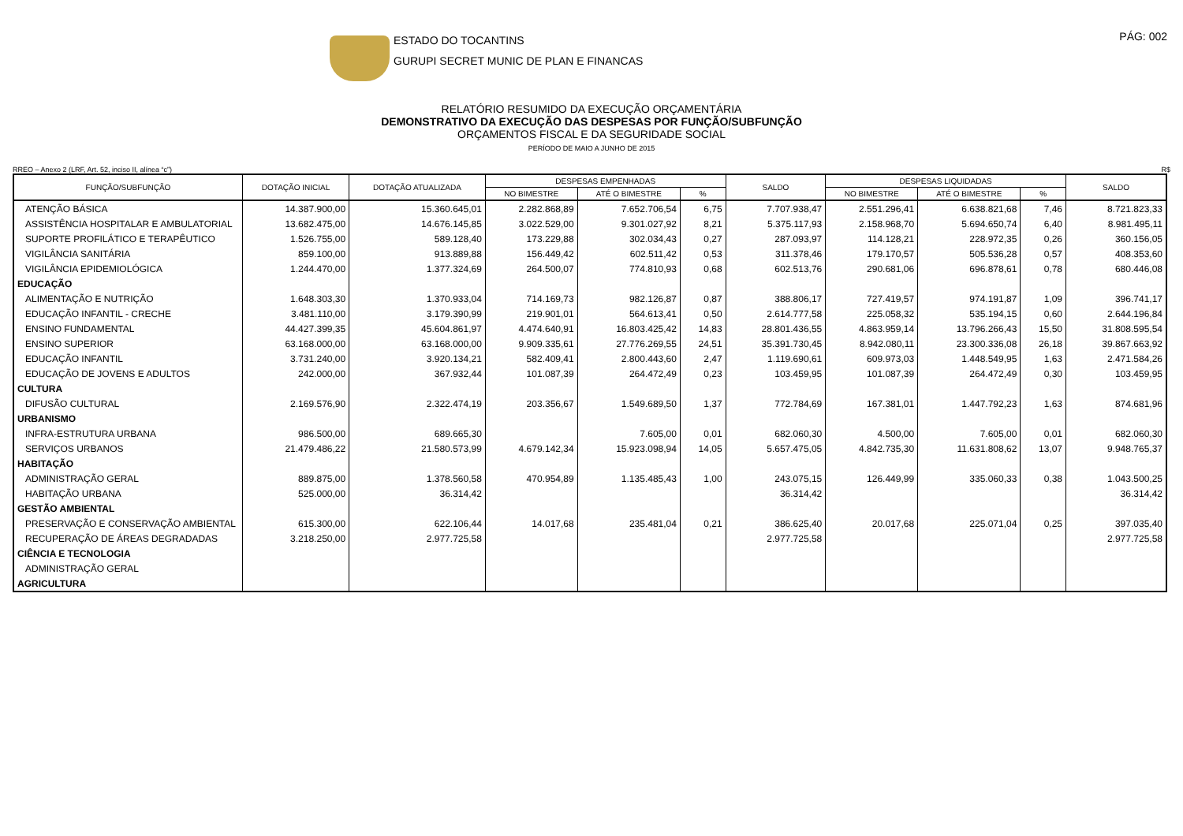ESTADO DO TOCANTINS
GURUPI SECRET MUNIC DE PLAN E FINANCAS
PÁG: 002
RELATÓRIO RESUMIDO DA EXECUÇÃO ORÇAMENTÁRIA
DEMONSTRATIVO DA EXECUÇÃO DAS DESPESAS POR FUNÇÃO/SUBFUNÇÃO
ORÇAMENTOS FISCAL E DA SEGURIDADE SOCIAL
PERÍODO DE MAIO A JUNHO DE 2015
RREO – Anexo 2 (LRF, Art. 52, inciso II, alínea “c”) R$
| FUNÇÃO/SUBFUNÇÃO | DOTAÇÃO INICIAL | DOTAÇÃO ATUALIZADA | DESPESAS EMPENHADAS | | | SALDO | DESPESAS LIQUIDADAS | | | SALDO |
| --- | --- | --- | --- | --- | --- | --- | --- | --- | --- | --- |
| | | | NO BIMESTRE | ATÉ O BIMESTRE | % | | NO BIMESTRE | ATÉ O BIMESTRE | % | |
| ATENÇÃO BÁSICA | 14.387.900,00 | 15.360.645,01 | 2.282.868,89 | 7.652.706,54 | 6,75 | 7.707.938,47 | 2.551.296,41 | 6.638.821,68 | 7,46 | 8.721.823,33 |
| ASSISTÊNCIA HOSPITALAR E AMBULATORIAL | 13.682.475,00 | 14.676.145,85 | 3.022.529,00 | 9.301.027,92 | 8,21 | 5.375.117,93 | 2.158.968,70 | 5.694.650,74 | 6,40 | 8.981.495,11 |
| SUPORTE PROFILÁTICO E TERAPÊUTICO | 1.526.755,00 | 589.128,40 | 173.229,88 | 302.034,43 | 0,27 | 287.093,97 | 114.128,21 | 228.972,35 | 0,26 | 360.156,05 |
| VIGILÂNCIA SANITÁRIA | 859.100,00 | 913.889,88 | 156.449,42 | 602.511,42 | 0,53 | 311.378,46 | 179.170,57 | 505.536,28 | 0,57 | 408.353,60 |
| VIGILÂNCIA EPIDEMIOLÓGICA | 1.244.470,00 | 1.377.324,69 | 264.500,07 | 774.810,93 | 0,68 | 602.513,76 | 290.681,06 | 696.878,61 | 0,78 | 680.446,08 |
| EDUCAÇÃO | | | | | | | | | | |
| ALIMENTAÇÃO E NUTRIÇÃO | 1.648.303,30 | 1.370.933,04 | 714.169,73 | 982.126,87 | 0,87 | 388.806,17 | 727.419,57 | 974.191,87 | 1,09 | 396.741,17 |
| EDUCAÇÃO INFANTIL - CRECHE | 3.481.110,00 | 3.179.390,99 | 219.901,01 | 564.613,41 | 0,50 | 2.614.777,58 | 225.058,32 | 535.194,15 | 0,60 | 2.644.196,84 |
| ENSINO FUNDAMENTAL | 44.427.399,35 | 45.604.861,97 | 4.474.640,91 | 16.803.425,42 | 14,83 | 28.801.436,55 | 4.863.959,14 | 13.796.266,43 | 15,50 | 31.808.595,54 |
| ENSINO SUPERIOR | 63.168.000,00 | 63.168.000,00 | 9.909.335,61 | 27.776.269,55 | 24,51 | 35.391.730,45 | 8.942.080,11 | 23.300.336,08 | 26,18 | 39.867.663,92 |
| EDUCAÇÃO INFANTIL | 3.731.240,00 | 3.920.134,21 | 582.409,41 | 2.800.443,60 | 2,47 | 1.119.690,61 | 609.973,03 | 1.448.549,95 | 1,63 | 2.471.584,26 |
| EDUCAÇÃO DE JOVENS E ADULTOS | 242.000,00 | 367.932,44 | 101.087,39 | 264.472,49 | 0,23 | 103.459,95 | 101.087,39 | 264.472,49 | 0,30 | 103.459,95 |
| CULTURA | | | | | | | | | | |
| DIFUSÃO CULTURAL | 2.169.576,90 | 2.322.474,19 | 203.356,67 | 1.549.689,50 | 1,37 | 772.784,69 | 167.381,01 | 1.447.792,23 | 1,63 | 874.681,96 |
| URBANISMO | | | | | | | | | | |
| INFRA-ESTRUTURA URBANA | 986.500,00 | 689.665,30 | | 7.605,00 | 0,01 | 682.060,30 | 4.500,00 | 7.605,00 | 0,01 | 682.060,30 |
| SERVIÇOS URBANOS | 21.479.486,22 | 21.580.573,99 | 4.679.142,34 | 15.923.098,94 | 14,05 | 5.657.475,05 | 4.842.735,30 | 11.631.808,62 | 13,07 | 9.948.765,37 |
| HABITAÇÃO | | | | | | | | | | |
| ADMINISTRAÇÃO GERAL | 889.875,00 | 1.378.560,58 | 470.954,89 | 1.135.485,43 | 1,00 | 243.075,15 | 126.449,99 | 335.060,33 | 0,38 | 1.043.500,25 |
| HABITAÇÃO URBANA | 525.000,00 | 36.314,42 | | | | 36.314,42 | | | | 36.314,42 |
| GESTÃO AMBIENTAL | | | | | | | | | | |
| PRESERVAÇÃO E CONSERVAÇÃO AMBIENTAL | 615.300,00 | 622.106,44 | 14.017,68 | 235.481,04 | 0,21 | 386.625,40 | 20.017,68 | 225.071,04 | 0,25 | 397.035,40 |
| RECUPERAÇÃO DE ÁREAS DEGRADADAS | 3.218.250,00 | 2.977.725,58 | | | | 2.977.725,58 | | | | 2.977.725,58 |
| CIÊNCIA E TECNOLOGIA | | | | | | | | | | |
| ADMINISTRAÇÃO GERAL | | | | | | | | | | |
| AGRICULTURA | | | | | | | | | | |